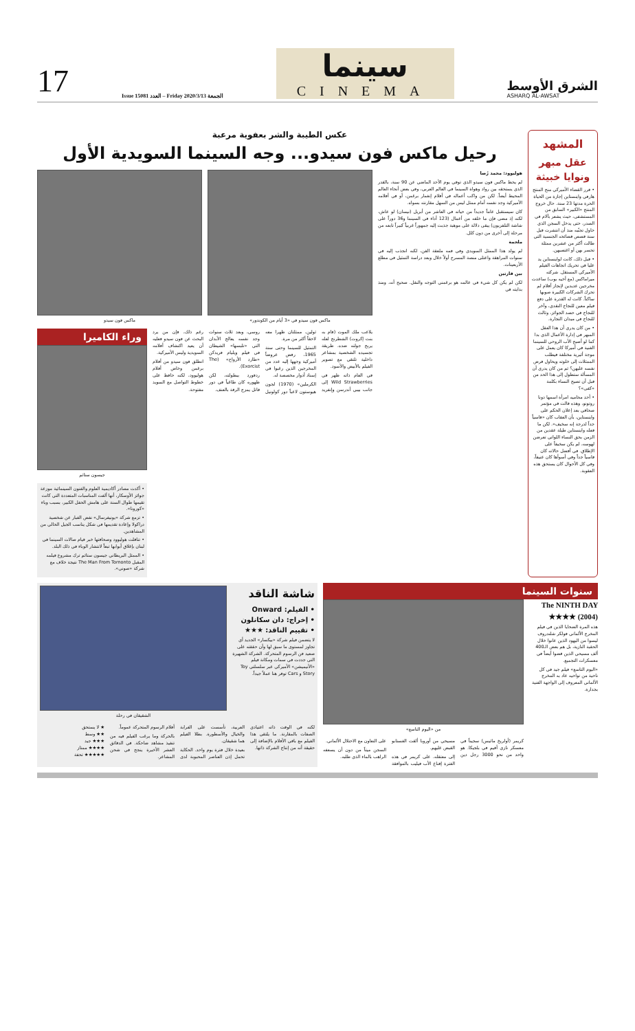17
Issue 15081 العدد – Friday 2020/3/13 الجمعة
سينما
CINEMA
الشرق الأوسط
ASHARQ AL-AWSAT
المشهد
عقل مبهر ونوايا خبيثة
• قرر القضاء الأميركي منح المنتج هارفي واينستاين إجازة من الحياة الحرة مدتها 23 سنة. حال خروج المنتج «الكبير» السابق من المستشفى، حيث يشعر بآلام في الصدر، حتى يدخل السجن الذي حاول تجنّبه منذ أن انتشرت قبل سنة قصص فضائحه الجنسية التي طالت أكثر من عشرين ممثلة تحسر بهن أو اغتصبهن.
• قبل ذلك، كانت لواينستاين يد عليا في تحريك اتجاهات الفيلم الأميركي المستقل. شركته ميراماكس (مع أخيه بوب) ساعدت مخرجين عديدين لإنجاز أفلام لم تحرك الشركات الكبيرة صوبها ساكناً. كانت له القدرة على دفع فيلم معين للنجاح النقدي، وآخر للنجاح في حصد الجوائز، وثالث للنجاح في ميدان التجارة.
• من كان يدري أن هذا العقل المبهر في إدارة الأعمال الذي بدا كما لو أصبح الأب الروحي للسينما الفنية في أميركا كان يعمل على موجة أثيرية مختلفة فيطلب الممثلات إلى خلوته ويحاول فرض نفسه عليهن؟ ثم من كان يدري أن المسألة ستطول إلى هذا الحد من قبل أن تصيح النساء بكلمة «كفى»؟
• أحد محاميه امرأة اسمها دونا روتونو، وهذه قالت في مؤتمر صحافي بعد إعلان الحكم على واينستاين، بأن العقاب كان «قاسياً جداً لدرجة إنه سخيف». لكن ما فعله واينستاين طيلة عقدين من الزمن بحق النساء اللواتي تعرضن لهوسه، لم يكن سخيفاً على الإطلاق. في أفضل حالاته كان قاسياً جداً وفي أسوأها كان عنيفاً، وفي كل الأحوال كان يستحق هذه العقوبة.
عكس الطيبة والشر بعفوية مرعبة
رحيل ماكس فون سيدو... وجه السينما السويدية الأول
هوليوود: محمد رُضا
لم يحظ ماكس فون سيدو الذي توفي يوم الأحد الماضي عن 90 سنة، بالقدر الذي يستحقه بين رواد وهواة السينما في العالم العربي، وفي بعض أنحاء العالم المحيط أيضاً. لكن من واكب أعماله في أفلام إنغمار برغمن، أو في أفلامه الأميركية وجد نفسه أمام ممثل ليس من السهل مقارنته بسواه.
كان سيستقبل عاماً جديداً من حياته في العاشر من أبريل (نيسان) لو عاش، لكنه إذ مضى فإن ما خلفه من أعمال (123 أداء في السينما و36 دوراً على شاشة التلفزيون) يبقى دلالة على موهبة جذبت إليه جمهوراً غربياً كبيراً تابعه من مرحلة إلى أخرى من دون كلل.
ملحمة
لم يولد هذا الممثل السويدي وفي فمه ملعقة الفن، لكنه انجذب إليه في سنوات المراهقة واعتلى منصة المسرح أولاً خلال وبعد دراسة التمثيل في مطلع الأربعينات.
بين قارتين
لكن لم يكن كل شيء في عالمه هو برغمني التوجه والنقل. صحيح أنه، ومنذ بدايته في
ماكس فون سيدو في «3 أيام من الكوندور»
ماكس فون سيدو
يلاعب ملك الموت (قام به بنت إكروت) الشطرنج لعله يربح جولته ضده. طريقة تجسيده الشخصية بمشاعر داخلية تلتقي مع تصوير الفيلم بالأبيض والأسود.
في العام ذاته ظهر في Wild Strawberries إلى جانب بيبي أندرسن وإنغريد ثولين، ممثلتان ظهرا معه لاحقاً أكثر من مرة.
التمثيل للسينما وحتى سنة 1965، رفض عروضاً أميركية وجهها إليه عدد من المخرجين الذين رغبوا في إسناد أدوار مخصصة له.
الكرملين» (1970) لجون هيوستون لاعباً دور كولونيل روسي، وبعد ثلاث سنوات وجد نفسه يعالج الأبدان التي «تلبسها» الشيطان في فيلم ويليام فريدكن «طارد الأرواح» (The Exorcist).
ردفورد ببطولته، لكن ظهوره كان طاغياً في دور قاتل يمزج الرقة بالعنف.
رغم ذلك، فإن من يرد البحث عن فون سيدو فعليه أن يعيد اكتشاف أفلامه السويدية وليس الأميركية.
انطلق فون سيدو من أفلام برغمن وخاض أفلام هوليوود، لكنه حافظ على خطوط التواصل مع السويد مفتوحة.
وراء الكاميرا
جيسون ستاثم
• أكدت مصادر أكاديمية العلوم والفنون السينمائية موزعة جوائز الأوسكار، أنها ألغت المناسبات المتعددة التي كانت تقيمها طوال السنة على هامش الحفل الكبير، بسبب وباء «كورونا».
• تزمع شركة «يونيفرسال» نفض الغبار عن شخصية دراكولا وإعادة تقديمها في شكل يناسب الجيل الحالي من المشاهدين.
• تناقلت هوليوود وصحافتها خبر قيام صالات السينما في لبنان بإغلاق أبوابها تبعاً لانتشار الوباء في ذلك البلد.
• الممثل البريطاني جيسون ستاثم ترك مشروع فيلمه المقبل The Man From Tornonto نتيجة خلاف مع شركة «صوني».
سنوات السينما
The NINTH DAY (2004) ★★★★
هذه المرة الضحايا الذين في فيلم المخرج الألماني فولكر شلندروف ليسوا من اليهود الذين عانوا خلال الحقبة النازية، بل هم بعض الـ400 ألف مسيحي الذين قضوا أيضاً في معسكرات التجميع.
«اليوم التاسع» فيلم جيد في كل ناحية من نواحيه عاد به المخرج الألماني المعروف إلى الواجهة الفنية بجدارة.
من «اليوم التاسع»
كريمر (أولريخ ماثيس) سجيناً في معسكر نازي أقيم في بلجيكا. هو واحد من نحو 3000 رجل دين مسيحي من أوروبا ألقت الغستابو القبض عليهم.
إلى معتقله. على كريمر في هذه الفترة إقناع الأب فيليب بالموافقة على التعاون مع الاحتلال الألماني.
السجن ميتاً من دون أن يسعفه الراهب بالماء الذي طلبه.
شاشة الناقد
• الفيلم: Onward
• إخراج: دان سكانلون
• تقييم الناقد: ★★★
لا يتضمن فيلم شركة «بيكسار» الجديد أي تجاوز لمستوى ما سبق لها وأن حققته على صعيد فن الرسوم المتحركة. الشركة الشهيرة التي جددت في سمات ومكانة فيلم «الأنيميشن» الأميركي عبر سلسلتي Toy Story و Cars توفر هنا عملاً جيداً.
الشقيقان في رحلة
لكنه في الوقت ذاته اعتيادي الصفات بالمقارنة. ما يلتقي هذا الفيلم مع باقي الأفلام بالإضافة إلى حقيقة أنه من إنتاج الشركة ذاتها.
العربية، تأسست على الغرابة والخيال والأسطورة. بطلا الفيلم هما شقيقان.
بعيدة خلال فترة يوم واحد. الحكاية تحمل إذن العناصر المحبوبة لدى أفلام الرسوم المتحركة عموماً.
بالحركة وما يرغب الفيلم فيه من تنفيذ مشاهد ضاحكة. في الدقائق العشر الأخيرة ينجح في شحن المشاعر.
★ لا يستحق
★★ وسط
★★★ جيد
★★★★ ممتاز
★★★★★ تحفة